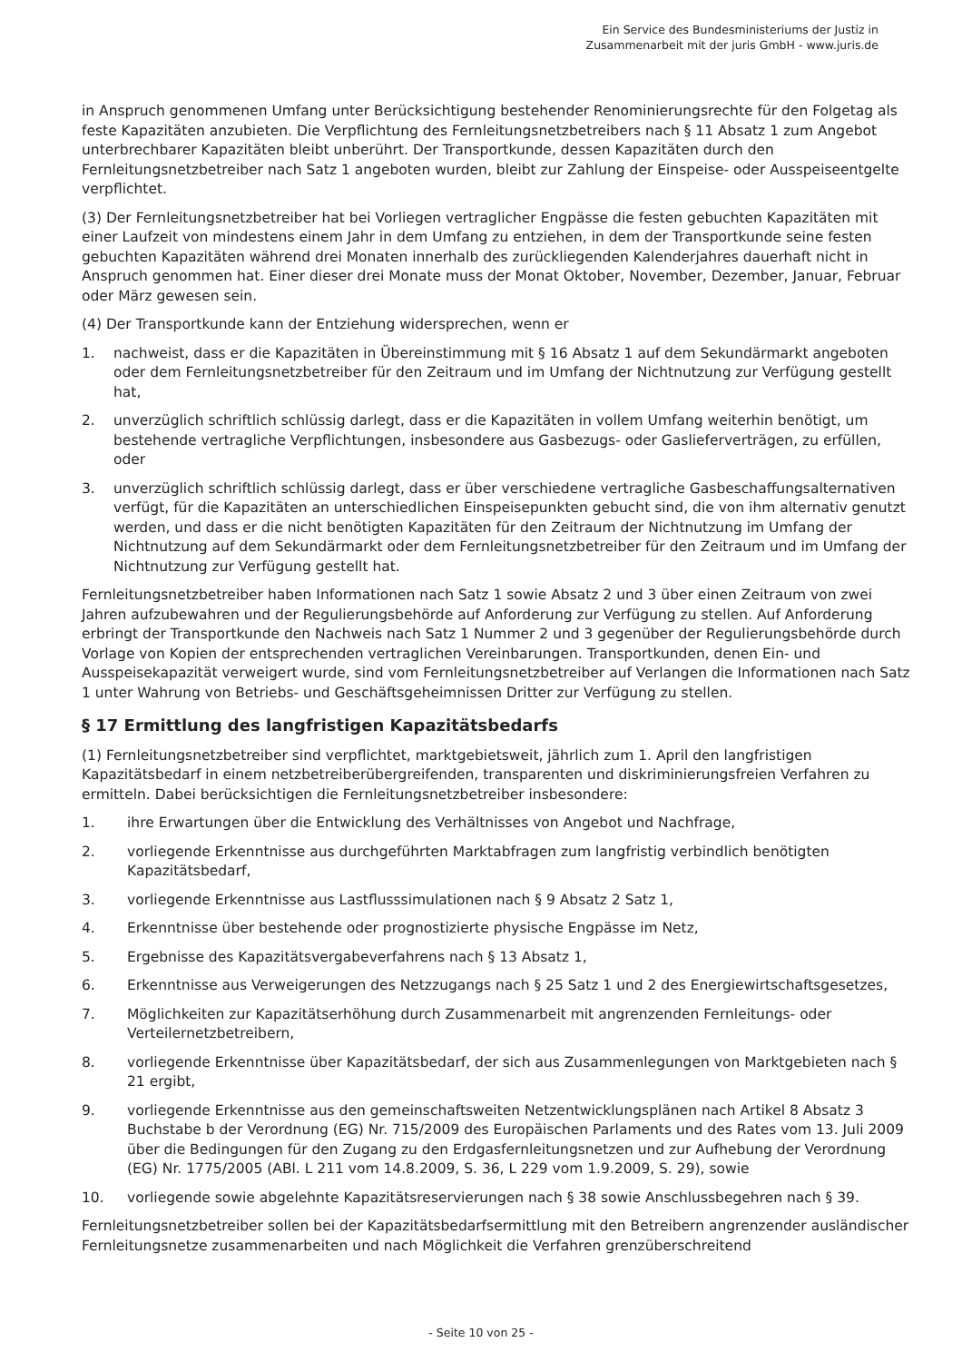Ein Service des Bundesministeriums der Justiz in
Zusammenarbeit mit der juris GmbH - www.juris.de
in Anspruch genommenen Umfang unter Berücksichtigung bestehender Renominierungsrechte für den Folgetag als feste Kapazitäten anzubieten. Die Verpflichtung des Fernleitungsnetzbetreibers nach § 11 Absatz 1 zum Angebot unterbrechbarer Kapazitäten bleibt unberührt. Der Transportkunde, dessen Kapazitäten durch den Fernleitungsnetzbetreiber nach Satz 1 angeboten wurden, bleibt zur Zahlung der Einspeise- oder Ausspeiseentgelte verpflichtet.
(3) Der Fernleitungsnetzbetreiber hat bei Vorliegen vertraglicher Engpässe die festen gebuchten Kapazitäten mit einer Laufzeit von mindestens einem Jahr in dem Umfang zu entziehen, in dem der Transportkunde seine festen gebuchten Kapazitäten während drei Monaten innerhalb des zurückliegenden Kalenderjahres dauerhaft nicht in Anspruch genommen hat. Einer dieser drei Monate muss der Monat Oktober, November, Dezember, Januar, Februar oder März gewesen sein.
(4) Der Transportkunde kann der Entziehung widersprechen, wenn er
1. nachweist, dass er die Kapazitäten in Übereinstimmung mit § 16 Absatz 1 auf dem Sekundärmarkt angeboten oder dem Fernleitungsnetzbetreiber für den Zeitraum und im Umfang der Nichtnutzung zur Verfügung gestellt hat,
2. unverzüglich schriftlich schlüssig darlegt, dass er die Kapazitäten in vollem Umfang weiterhin benötigt, um bestehende vertragliche Verpflichtungen, insbesondere aus Gasbezugs- oder Gaslieferverträgen, zu erfüllen, oder
3. unverzüglich schriftlich schlüssig darlegt, dass er über verschiedene vertragliche Gasbeschaffungsalternativen verfügt, für die Kapazitäten an unterschiedlichen Einspeisepunkten gebucht sind, die von ihm alternativ genutzt werden, und dass er die nicht benötigten Kapazitäten für den Zeitraum der Nichtnutzung im Umfang der Nichtnutzung auf dem Sekundärmarkt oder dem Fernleitungsnetzbetreiber für den Zeitraum und im Umfang der Nichtnutzung zur Verfügung gestellt hat.
Fernleitungsnetzbetreiber haben Informationen nach Satz 1 sowie Absatz 2 und 3 über einen Zeitraum von zwei Jahren aufzubewahren und der Regulierungsbehörde auf Anforderung zur Verfügung zu stellen. Auf Anforderung erbringt der Transportkunde den Nachweis nach Satz 1 Nummer 2 und 3 gegenüber der Regulierungsbehörde durch Vorlage von Kopien der entsprechenden vertraglichen Vereinbarungen. Transportkunden, denen Ein- und Ausspeisekapazität verweigert wurde, sind vom Fernleitungsnetzbetreiber auf Verlangen die Informationen nach Satz 1 unter Wahrung von Betriebs- und Geschäftsgeheimnissen Dritter zur Verfügung zu stellen.
§ 17 Ermittlung des langfristigen Kapazitätsbedarfs
(1) Fernleitungsnetzbetreiber sind verpflichtet, marktgebietsweit, jährlich zum 1. April den langfristigen Kapazitätsbedarf in einem netzbetreiberübergreifenden, transparenten und diskriminierungsfreien Verfahren zu ermitteln. Dabei berücksichtigen die Fernleitungsnetzbetreiber insbesondere:
1. ihre Erwartungen über die Entwicklung des Verhältnisses von Angebot und Nachfrage,
2. vorliegende Erkenntnisse aus durchgeführten Marktabfragen zum langfristig verbindlich benötigten Kapazitätsbedarf,
3. vorliegende Erkenntnisse aus Lastflusssimulationen nach § 9 Absatz 2 Satz 1,
4. Erkenntnisse über bestehende oder prognostizierte physische Engpässe im Netz,
5. Ergebnisse des Kapazitätsvergabeverfahrens nach § 13 Absatz 1,
6. Erkenntnisse aus Verweigerungen des Netzzugangs nach § 25 Satz 1 und 2 des Energiewirtschaftsgesetzes,
7. Möglichkeiten zur Kapazitätserhöhung durch Zusammenarbeit mit angrenzenden Fernleitungs- oder Verteilernetzbetreibern,
8. vorliegende Erkenntnisse über Kapazitätsbedarf, der sich aus Zusammenlegungen von Marktgebieten nach § 21 ergibt,
9. vorliegende Erkenntnisse aus den gemeinschaftsweiten Netzentwicklungsplänen nach Artikel 8 Absatz 3 Buchstabe b der Verordnung (EG) Nr. 715/2009 des Europäischen Parlaments und des Rates vom 13. Juli 2009 über die Bedingungen für den Zugang zu den Erdgasfernleitungsnetzen und zur Aufhebung der Verordnung (EG) Nr. 1775/2005 (ABl. L 211 vom 14.8.2009, S. 36, L 229 vom 1.9.2009, S. 29), sowie
10. vorliegende sowie abgelehnte Kapazitätsreservierungen nach § 38 sowie Anschlussbegehren nach § 39.
Fernleitungsnetzbetreiber sollen bei der Kapazitätsbedarfsermittlung mit den Betreibern angrenzender ausländischer Fernleitungsnetze zusammenarbeiten und nach Möglichkeit die Verfahren grenzüberschreitend
- Seite 10 von 25 -